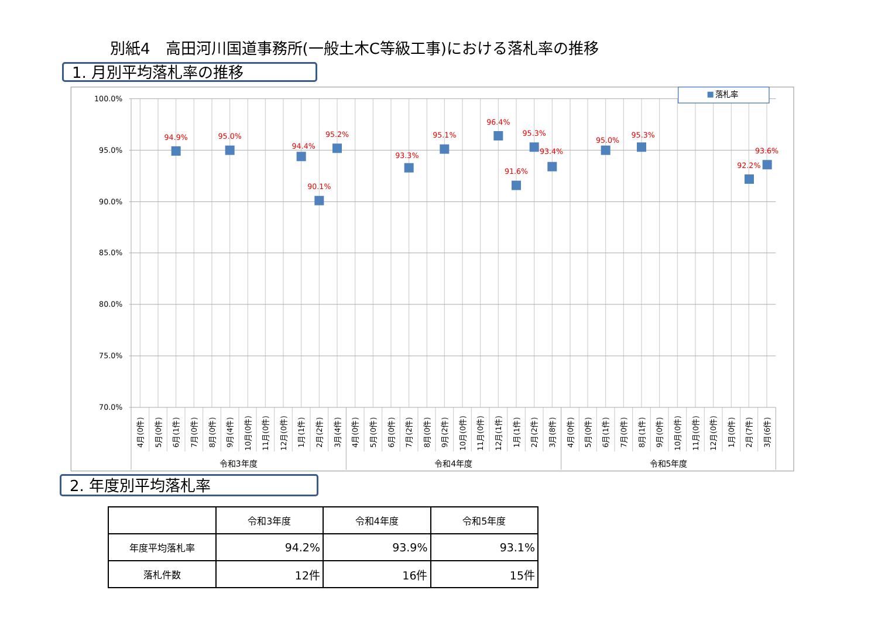別紙4　高田河川国道事務所(一般土木C等級工事)における落札率の推移
1. 月別平均落札率の推移
100.0%
95.0%
90.0%
85.0%
80.0%
75.0%
70.0%
落札率
94.9%
95.0%
94.4%
90.1%
95.2%
93.3%
95.1%
96.4%
91.6%
95.3%
93.4%
95.0%
95.3%
92.2%
93.6%
4月(0件)
5月(0件)
6月(1件)
7月(0件)
8月(0件)
9月(4件)
10月(0件)
11月(0件)
12月(0件)
1月(1件)
2月(2件)
3月(4件)
4月(0件)
5月(0件)
6月(0件)
7月(2件)
8月(0件)
9月(2件)
10月(0件)
11月(0件)
12月(1件)
1月(1件)
2月(2件)
3月(8件)
4月(0件)
5月(0件)
6月(1件)
7月(0件)
8月(1件)
9月(0件)
10月(0件)
11月(0件)
12月(0件)
1月(0件)
2月(7件)
3月(6件)
令和3年度
令和4年度
令和5年度
2. 年度別平均落札率
| | 令和3年度 | 令和4年度 | 令和5年度 |
| --- | --- | --- | --- |
| 年度平均落札率 | 94.2% | 93.9% | 93.1% |
| 落札件数 | 12件 | 16件 | 15件 |